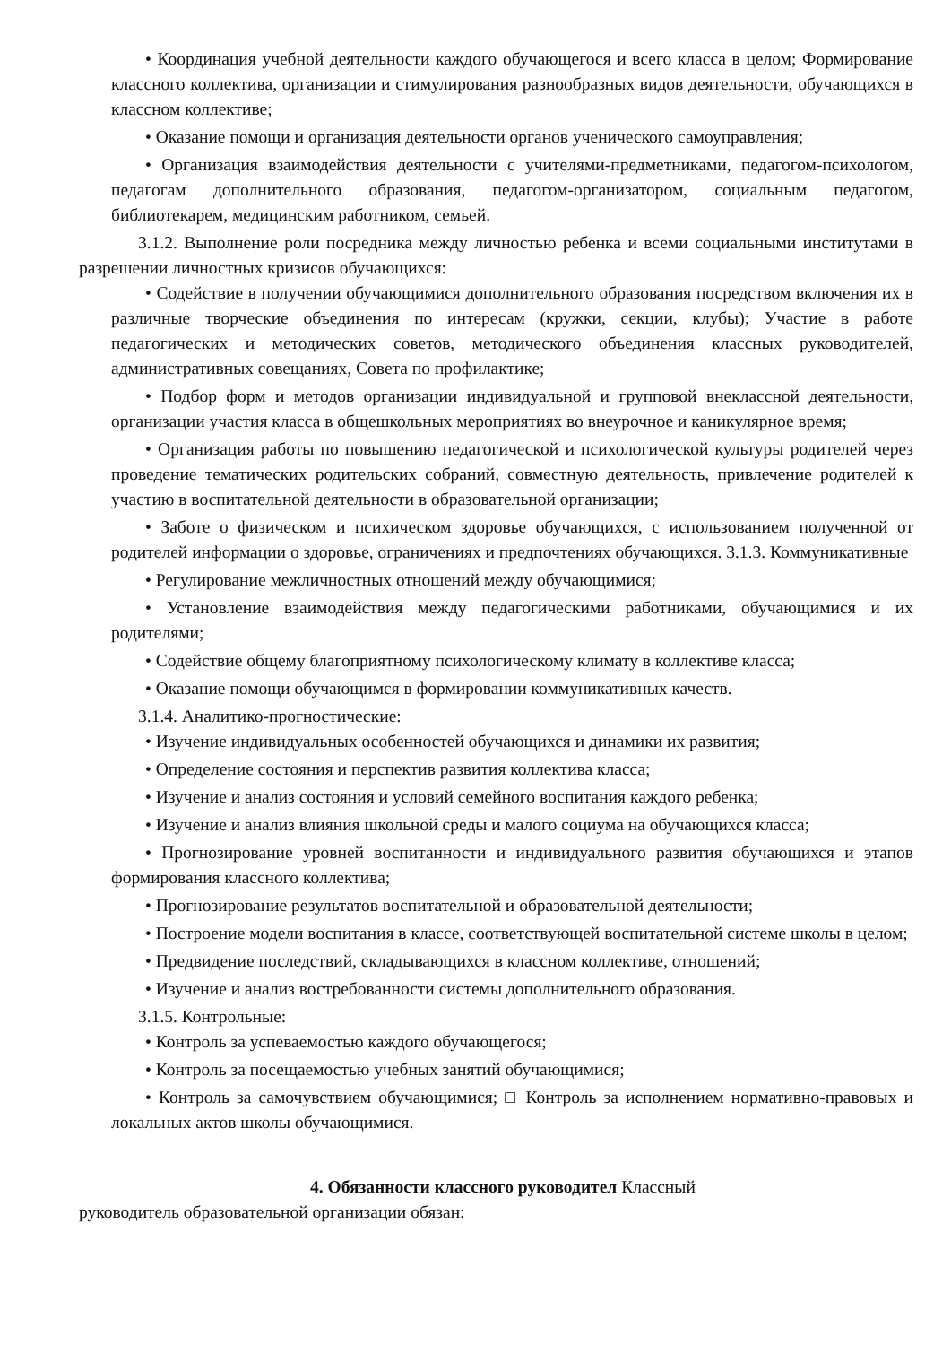• Координация учебной деятельности каждого обучающегося и всего класса в целом; Формирование классного коллектива, организации и стимулирования разнообразных видов деятельности, обучающихся в классном коллективе;
• Оказание помощи и организация деятельности органов ученического самоуправления;
• Организация взаимодействия деятельности с учителями-предметниками, педагогом-психологом, педагогам дополнительного образования, педагогом-организатором, социальным педагогом, библиотекарем, медицинским работником, семьей.
3.1.2. Выполнение роли посредника между личностью ребенка и всеми социальными институтами в разрешении личностных кризисов обучающихся:
• Содействие в получении обучающимися дополнительного образования посредством включения их в различные творческие объединения по интересам (кружки, секции, клубы); Участие в работе педагогических и методических советов, методического объединения классных руководителей, административных совещаниях, Совета по профилактике;
• Подбор форм и методов организации индивидуальной и групповой внеклассной деятельности, организации участия класса в общешкольных мероприятиях во внеурочное и каникулярное время;
• Организация работы по повышению педагогической и психологической культуры родителей через проведение тематических родительских собраний, совместную деятельность, привлечение родителей к участию в воспитательной деятельности в образовательной организации;
• Заботе о физическом и психическом здоровье обучающихся, с использованием полученной от родителей информации о здоровье, ограничениях и предпочтениях обучающихся. 3.1.3. Коммуникативные
• Регулирование межличностных отношений между обучающимися;
• Установление взаимодействия между педагогическими работниками, обучающимися и их родителями;
• Содействие общему благоприятному психологическому климату в коллективе класса;
• Оказание помощи обучающимся в формировании коммуникативных качеств.
3.1.4. Аналитико-прогностические:
• Изучение индивидуальных особенностей обучающихся и динамики их развития;
• Определение состояния и перспектив развития коллектива класса;
• Изучение и анализ состояния и условий семейного воспитания каждого ребенка;
• Изучение и анализ влияния школьной среды и малого социума на обучающихся класса;
• Прогнозирование уровней воспитанности и индивидуального развития обучающихся и этапов формирования классного коллектива;
• Прогнозирование результатов воспитательной и образовательной деятельности;
• Построение модели воспитания в классе, соответствующей воспитательной системе школы в целом;
• Предвидение последствий, складывающихся в классном коллективе, отношений;
• Изучение и анализ востребованности системы дополнительного образования.
3.1.5. Контрольные:
• Контроль за успеваемостью каждого обучающегося;
• Контроль за посещаемостью учебных занятий обучающимися;
• Контроль за самочувствием обучающимися; □ Контроль за исполнением нормативно-правовых и локальных актов школы обучающимися.
4. Обязанности классного руководител Классный
руководитель образовательной организации обязан: